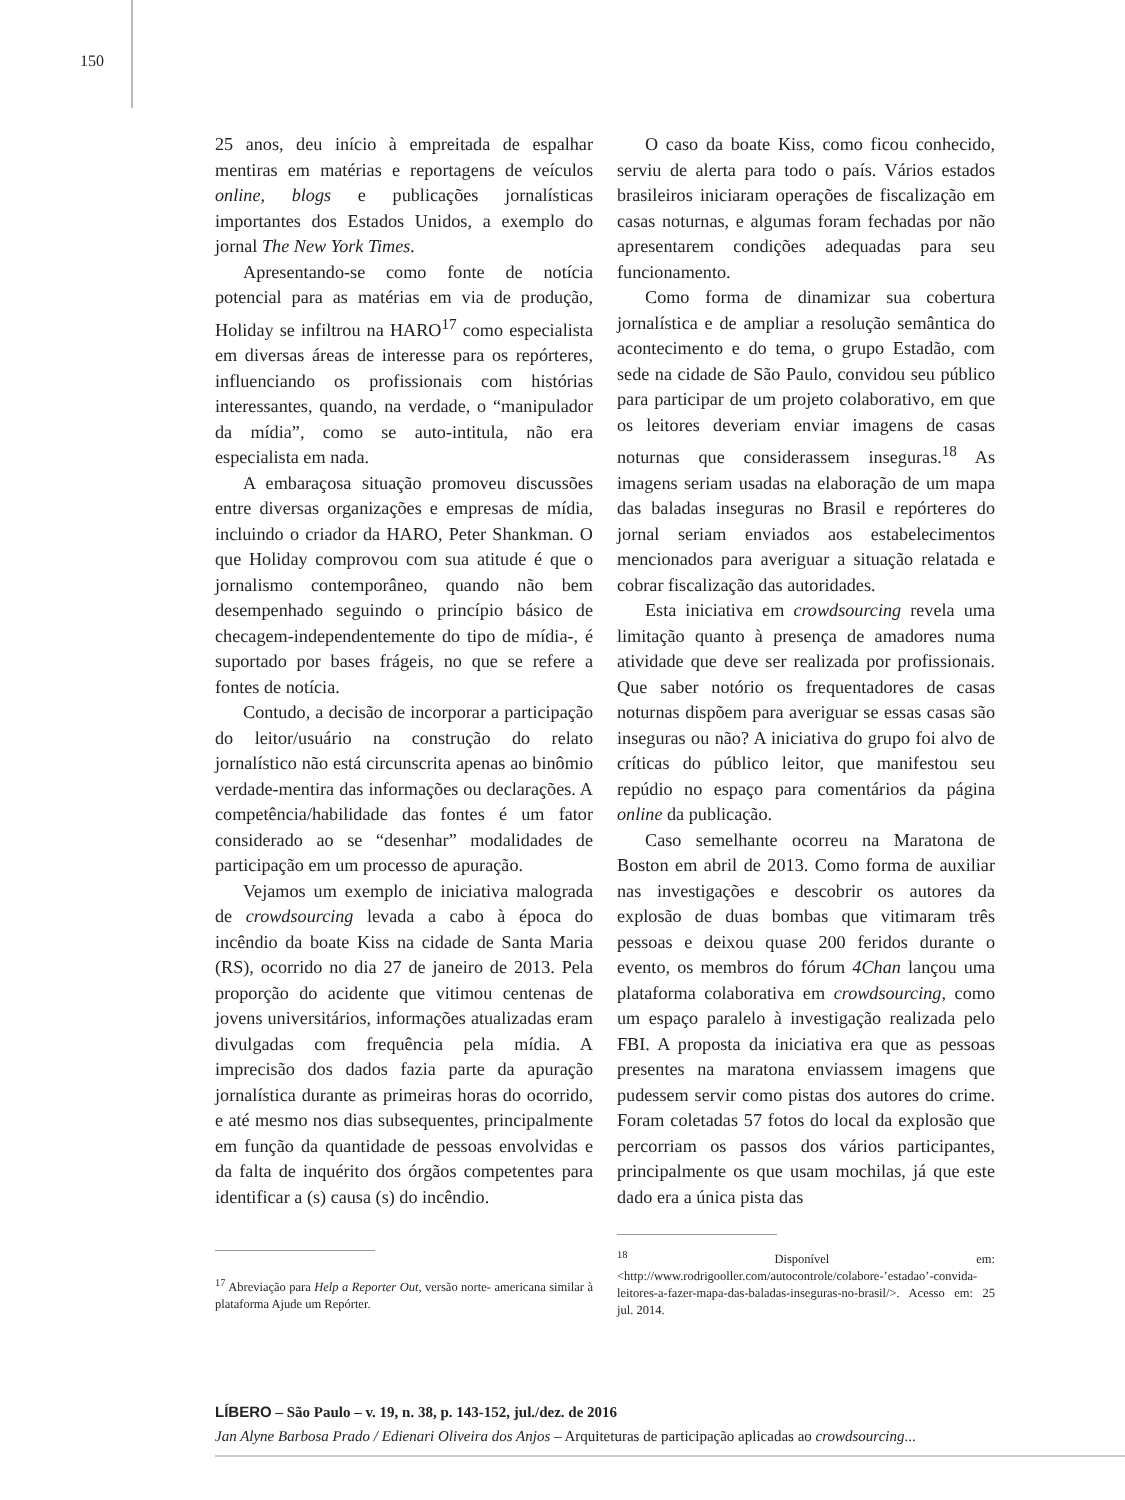150
25 anos, deu início à empreitada de espalhar mentiras em matérias e reportagens de veículos online, blogs e publicações jornalísticas importantes dos Estados Unidos, a exemplo do jornal The New York Times.
Apresentando-se como fonte de notícia potencial para as matérias em via de produção, Holiday se infiltrou na HARO<sup>17</sup> como especialista em diversas áreas de interesse para os repórteres, influenciando os profissionais com histórias interessantes, quando, na verdade, o “manipulador da mídia”, como se auto-intitula, não era especialista em nada.
A embaraçosa situação promoveu discussões entre diversas organizações e empresas de mídia, incluindo o criador da HARO, Peter Shankman. O que Holiday comprovou com sua atitude é que o jornalismo contemporâneo, quando não bem desempenhado seguindo o princípio básico de checagem-independentemente do tipo de mídia-, é suportado por bases frágeis, no que se refere a fontes de notícia.
Contudo, a decisão de incorporar a participação do leitor/usuário na construção do relato jornalístico não está circunscrita apenas ao binômio verdade-mentira das informações ou declarações. A competência/habilidade das fontes é um fator considerado ao se “desenhar” modalidades de participação em um processo de apuração.
Vejamos um exemplo de iniciativa malograda de crowdsourcing levada a cabo à época do incêndio da boate Kiss na cidade de Santa Maria (RS), ocorrido no dia 27 de janeiro de 2013. Pela proporção do acidente que vitimou centenas de jovens universitários, informações atualizadas eram divulgadas com frequência pela mídia. A imprecisão dos dados fazia parte da apuração jornalística durante as primeiras horas do ocorrido, e até mesmo nos dias subsequentes, principalmente em função da quantidade de pessoas envolvidas e da falta de inquérito dos órgãos competentes para identificar a (s) causa (s) do incêndio.
<sup>17</sup> Abreviação para Help a Reporter Out, versão norte- americana similar à plataforma Ajude um Repórter.
O caso da boate Kiss, como ficou conhecido, serviu de alerta para todo o país. Vários estados brasileiros iniciaram operações de fiscalização em casas noturnas, e algumas foram fechadas por não apresentarem condições adequadas para seu funcionamento.
Como forma de dinamizar sua cobertura jornalística e de ampliar a resolução semântica do acontecimento e do tema, o grupo Estadão, com sede na cidade de São Paulo, convidou seu público para participar de um projeto colaborativo, em que os leitores deveriam enviar imagens de casas noturnas que considerassem inseguras.<sup>18</sup> As imagens seriam usadas na elaboração de um mapa das baladas inseguras no Brasil e repórteres do jornal seriam enviados aos estabelecimentos mencionados para averiguar a situação relatada e cobrar fiscalização das autoridades.
Esta iniciativa em crowdsourcing revela uma limitação quanto à presença de amadores numa atividade que deve ser realizada por profissionais. Que saber notório os frequentadores de casas noturnas dispõem para averiguar se essas casas são inseguras ou não? A iniciativa do grupo foi alvo de críticas do público leitor, que manifestou seu repúdio no espaço para comentários da página online da publicação.
Caso semelhante ocorreu na Maratona de Boston em abril de 2013. Como forma de auxiliar nas investigações e descobrir os autores da explosão de duas bombas que vitimaram três pessoas e deixou quase 200 feridos durante o evento, os membros do fórum 4Chan lançou uma plataforma colaborativa em crowdsourcing, como um espaço paralelo à investigação realizada pelo FBI. A proposta da iniciativa era que as pessoas presentes na maratona enviassem imagens que pudessem servir como pistas dos autores do crime. Foram coletadas 57 fotos do local da explosão que percorriam os passos dos vários participantes, principalmente os que usam mochilas, já que este dado era a única pista das
<sup>18</sup> Disponível em: <http://www.rodrigooller.com/autocontrole/colabore-’estadao’-convida-leitores-a-fazer-mapa-das-baladas-inseguras-no-brasil/>. Acesso em: 25 jul. 2014.
LÍBERO – São Paulo – v. 19, n. 38, p. 143-152, jul./dez. de 2016
Jan Alyne Barbosa Prado / Edienari Oliveira dos Anjos – Arquiteturas de participação aplicadas ao crowdsourcing...